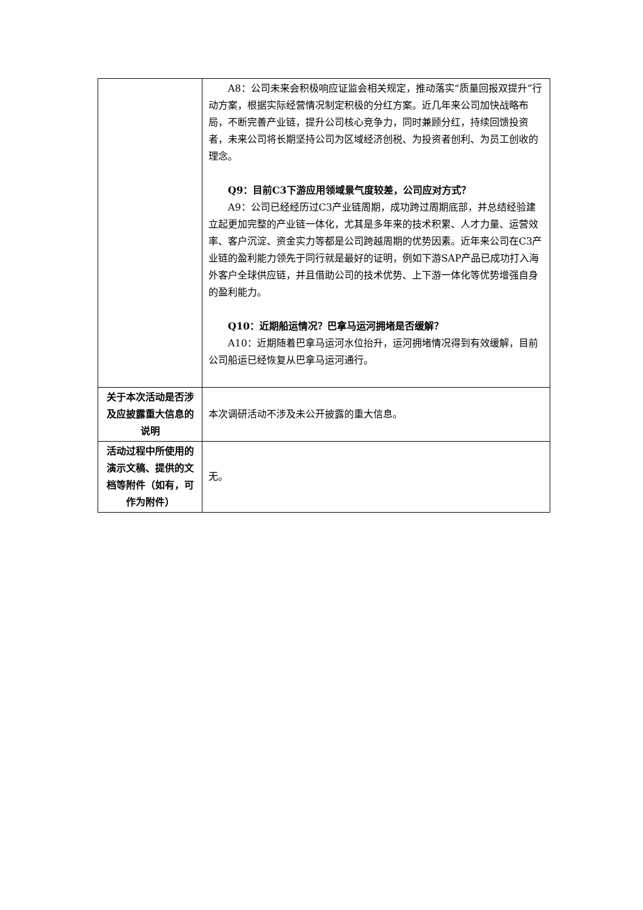| | A8：公司未来会积极响应证监会相关规定，推动落实“质量回报双提升”行动方案，根据实际经营情况制定积极的分红方案。近几年来公司加快战略布局，不断完善产业链，提升公司核心竞争力，同时兼顾分红，持续回馈投资者，未来公司将长期坚持公司为区域经济创税、为投资者创利、为员工创收的理念。 Q9：目前C3下游应用领域景气度较差，公司应对方式？ A9：公司已经经历过C3产业链周期，成功跨过周期底部，并总结经验建立起更加完整的产业链一体化，尤其是多年来的技术积累、人才力量、运营效率、客户沉淀、资金实力等都是公司跨越周期的优势因素。近年来公司在C3产业链的盈利能力领先于同行就是最好的证明，例如下游SAP产品已成功打入海外客户全球供应链，并且借助公司的技术优势、上下游一体化等优势增强自身的盈利能力。 Q10：近期船运情况？巴拿马运河拥堵是否缓解？ A10：近期随着巴拿马运河水位抬升，运河拥堵情况得到有效缓解，目前公司船运已经恢复从巴拿马运河通行。 |
| 关于本次活动是否涉及应披露重大信息的说明 | 本次调研活动不涉及未公开披露的重大信息。 |
| 活动过程中所使用的演示文稿、提供的文档等附件（如有，可作为附件） | 无。 |